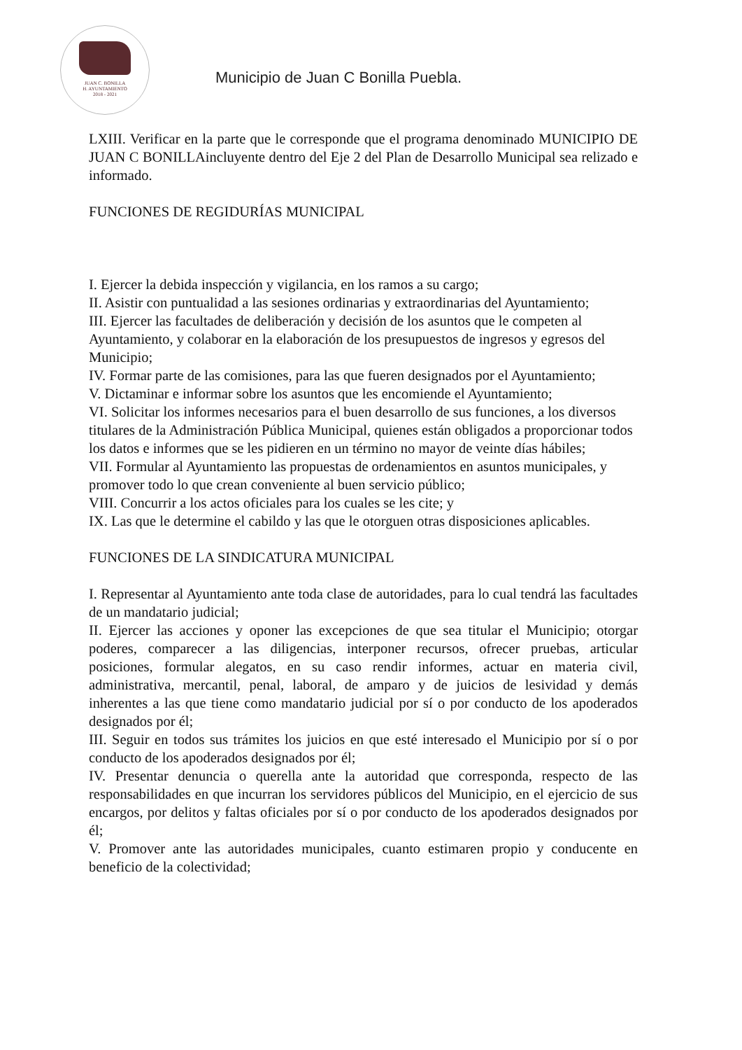JUAN C. BONILLA
H. AYUNTAMIENTO
2018 - 2021
Municipio de Juan C Bonilla Puebla.
LXIII. Verificar en la parte que le corresponde que el programa denominado MUNICIPIO DE JUAN C BONILLAincluyente dentro del Eje 2 del Plan de Desarrollo Municipal sea relizado e informado.
FUNCIONES DE REGIDURÍAS MUNICIPAL
I. Ejercer la debida inspección y vigilancia, en los ramos a su cargo;
II. Asistir con puntualidad a las sesiones ordinarias y extraordinarias del Ayuntamiento;
III. Ejercer las facultades de deliberación y decisión de los asuntos que le competen al Ayuntamiento, y colaborar en la elaboración de los presupuestos de ingresos y egresos del Municipio;
IV. Formar parte de las comisiones, para las que fueren designados por el Ayuntamiento;
V. Dictaminar e informar sobre los asuntos que les encomiende el Ayuntamiento;
VI. Solicitar los informes necesarios para el buen desarrollo de sus funciones, a los diversos titulares de la Administración Pública Municipal, quienes están obligados a proporcionar todos los datos e informes que se les pidieren en un término no mayor de veinte días hábiles;
VII. Formular al Ayuntamiento las propuestas de ordenamientos en asuntos municipales, y promover todo lo que crean conveniente al buen servicio público;
VIII. Concurrir a los actos oficiales para los cuales se les cite; y
IX. Las que le determine el cabildo y las que le otorguen otras disposiciones aplicables.
FUNCIONES DE LA SINDICATURA MUNICIPAL
I. Representar al Ayuntamiento ante toda clase de autoridades, para lo cual tendrá las facultades de un mandatario judicial;
II. Ejercer las acciones y oponer las excepciones de que sea titular el Municipio; otorgar poderes, comparecer a las diligencias, interponer recursos, ofrecer pruebas, articular posiciones, formular alegatos, en su caso rendir informes, actuar en materia civil, administrativa, mercantil, penal, laboral, de amparo y de juicios de lesividad y demás inherentes a las que tiene como mandatario judicial por sí o por conducto de los apoderados designados por él;
III. Seguir en todos sus trámites los juicios en que esté interesado el Municipio por sí o por conducto de los apoderados designados por él;
IV. Presentar denuncia o querella ante la autoridad que corresponda, respecto de las responsabilidades en que incurran los servidores públicos del Municipio, en el ejercicio de sus encargos, por delitos y faltas oficiales por sí o por conducto de los apoderados designados por él;
V. Promover ante las autoridades municipales, cuanto estimaren propio y conducente en beneficio de la colectividad;